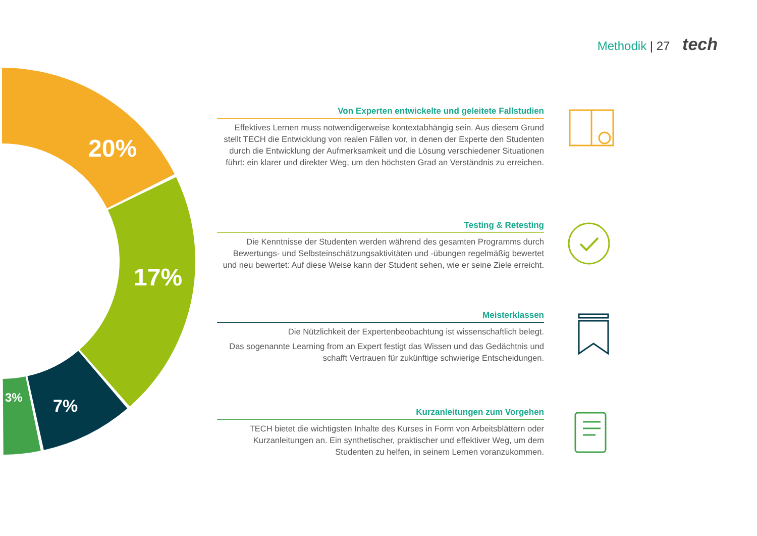Methodik | 27 tech
20%
17%
7%
3%
Von Experten entwickelte und geleitete Fallstudien
Effektives Lernen muss notwendigerweise kontextabhängig sein. Aus diesem Grund stellt TECH die Entwicklung von realen Fällen vor, in denen der Experte den Studenten durch die Entwicklung der Aufmerksamkeit und die Lösung verschiedener Situationen führt: ein klarer und direkter Weg, um den höchsten Grad an Verständnis zu erreichen.
Testing & Retesting
Die Kenntnisse der Studenten werden während des gesamten Programms durch Bewertungs- und Selbsteinschätzungsaktivitäten und -übungen regelmäßig bewertet und neu bewertet: Auf diese Weise kann der Student sehen, wie er seine Ziele erreicht.
Meisterklassen
Die Nützlichkeit der Expertenbeobachtung ist wissenschaftlich belegt.
Das sogenannte Learning from an Expert festigt das Wissen und das Gedächtnis und schafft Vertrauen für zukünftige schwierige Entscheidungen.
Kurzanleitungen zum Vorgehen
TECH bietet die wichtigsten Inhalte des Kurses in Form von Arbeitsblättern oder Kurzanleitungen an. Ein synthetischer, praktischer und effektiver Weg, um dem Studenten zu helfen, in seinem Lernen voranzukommen.